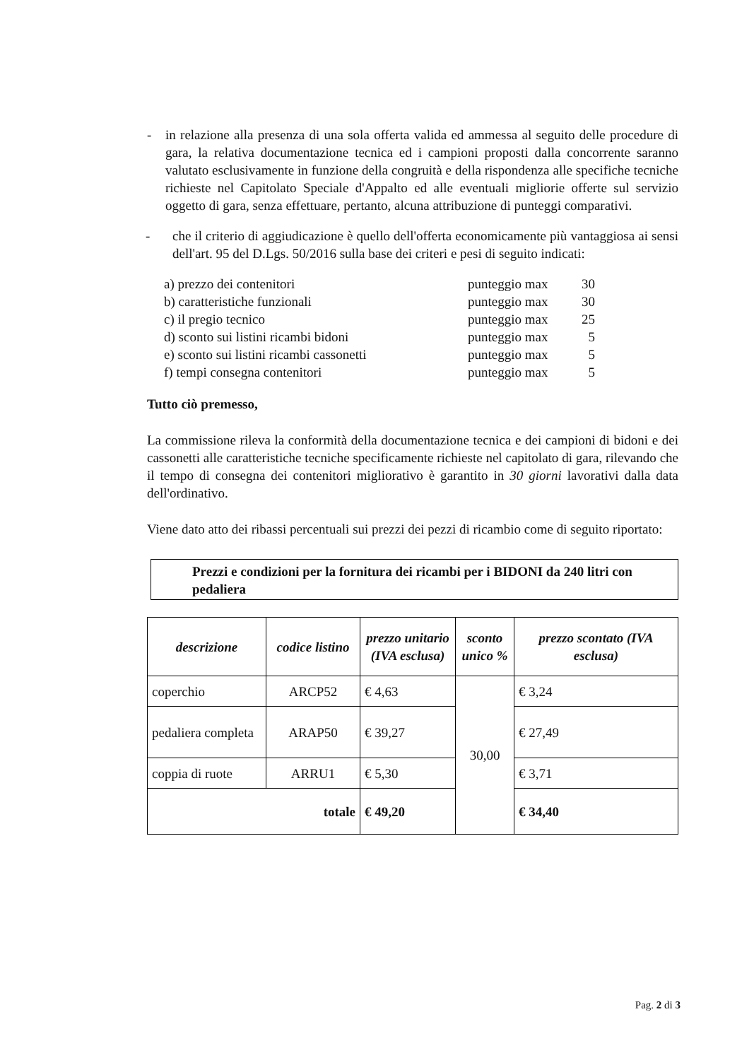- in relazione alla presenza di una sola offerta valida ed ammessa al seguito delle procedure di gara, la relativa documentazione tecnica ed i campioni proposti dalla concorrente saranno valutato esclusivamente in funzione della congruità e della rispondenza alle specifiche tecniche richieste nel Capitolato Speciale d'Appalto ed alle eventuali migliorie offerte sul servizio oggetto di gara, senza effettuare, pertanto, alcuna attribuzione di punteggi comparativi.
- che il criterio di aggiudicazione è quello dell'offerta economicamente più vantaggiosa ai sensi dell'art. 95 del D.Lgs. 50/2016 sulla base dei criteri e pesi di seguito indicati:
| a) prezzo dei contenitori | punteggio max | 30 |
| b) caratteristiche funzionali | punteggio max | 30 |
| c) il pregio tecnico | punteggio max | 25 |
| d) sconto sui listini ricambi bidoni | punteggio max | 5 |
| e) sconto sui listini ricambi cassonetti | punteggio max | 5 |
| f) tempi consegna contenitori | punteggio max | 5 |
Tutto ciò premesso,
La commissione rileva la conformità della documentazione tecnica e dei campioni di bidoni e dei cassonetti alle caratteristiche tecniche specificamente richieste nel capitolato di gara, rilevando che il tempo di consegna dei contenitori migliorativo è garantito in 30 giorni lavorativi dalla data dell'ordinativo.
Viene dato atto dei ribassi percentuali sui prezzi dei pezzi di ricambio come di seguito riportato:
Prezzi e condizioni per la fornitura dei ricambi per i BIDONI da 240 litri con pedaliera
| descrizione | codice listino | prezzo unitario (IVA esclusa) | sconto unico % | prezzo scontato (IVA esclusa) |
| --- | --- | --- | --- | --- |
| coperchio | ARCP52 | € 4,63 | 30,00 | € 3,24 |
| pedaliera completa | ARAP50 | € 39,27 | | € 27,49 |
| coppia di ruote | ARRU1 | € 5,30 | | € 3,71 |
| totale | | € 49,20 | | € 34,40 |
Pag. 2 di 3